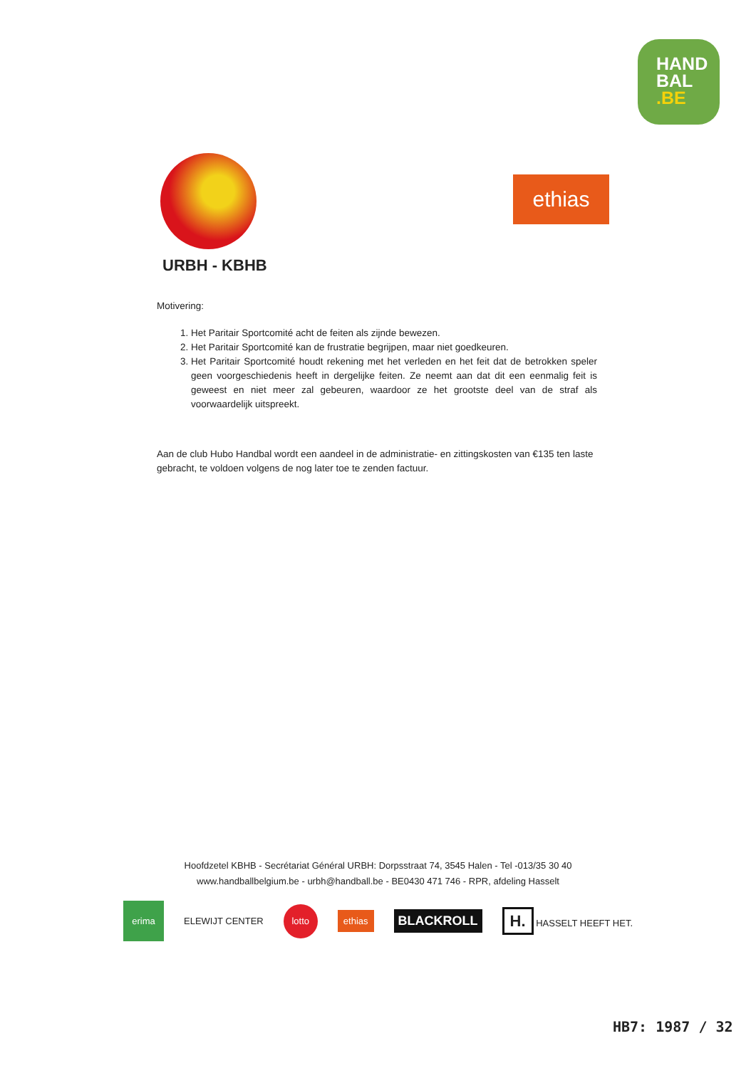HAND
BAL
.BE
URBH - KBHB
ethias
Motivering:
1. Het Paritair Sportcomité acht de feiten als zijnde bewezen.
2. Het Paritair Sportcomité kan de frustratie begrijpen, maar niet goedkeuren.
3. Het Paritair Sportcomité houdt rekening met het verleden en het feit dat de betrokken speler geen voorgeschiedenis heeft in dergelijke feiten. Ze neemt aan dat dit een eenmalig feit is geweest en niet meer zal gebeuren, waardoor ze het grootste deel van de straf als voorwaardelijk uitspreekt.
Aan de club Hubo Handbal wordt een aandeel in de administratie- en zittingskosten van €135 ten laste gebracht, te voldoen volgens de nog later toe te zenden factuur.
Hoofdzetel KBHB - Secrétariat Général URBH: Dorpsstraat 74, 3545 Halen - Tel -013/35 30 40
www.handballbelgium.be - urbh@handball.be - BE0430 471 746 - RPR, afdeling Hasselt
erima
ELEWIJT CENTER
lotto
ethias
BLACKROLL
H. HASSELT HEEFT HET.
HB7: 1987 / 32